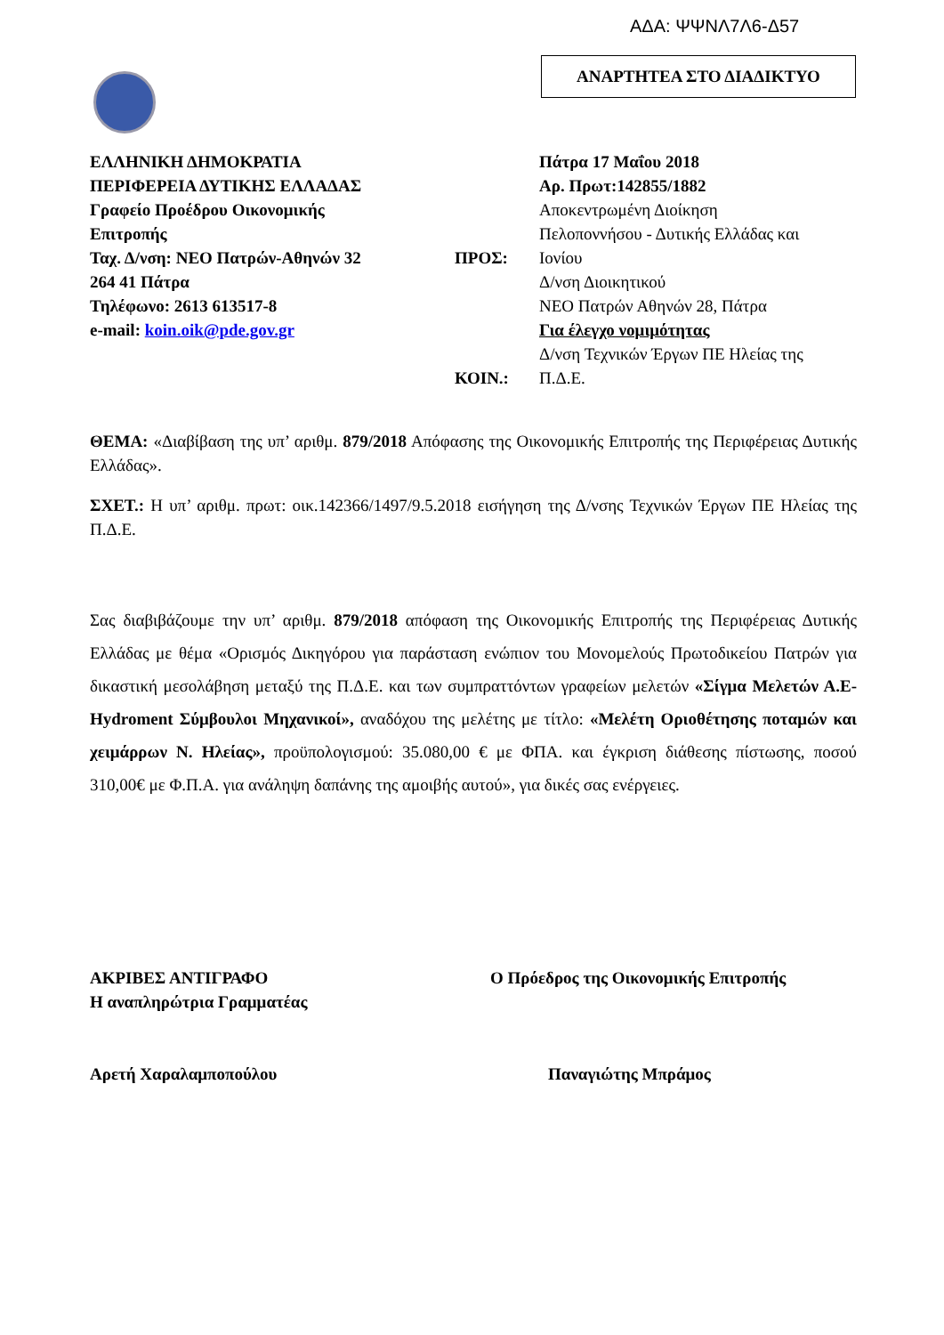ΑΔΑ: ΨΨΝΛ7Λ6-Δ57
ΑΝΑΡΤΗΤΕΑ ΣΤΟ ΔΙΑΔΙΚΤΥΟ
ΕΛΛΗΝΙΚΗ ΔΗΜΟΚΡΑΤΙΑ
ΠΕΡΙΦΕΡΕΙΑ ΔΥΤΙΚΗΣ ΕΛΛΑΔΑΣ
Γραφείο Προέδρου Οικονομικής
Επιτροπής
Ταχ. Δ/νση: ΝΕΟ Πατρών-Αθηνών 32
264 41 Πάτρα
Τηλέφωνο: 2613 613517-8
e-mail: koin.oik@pde.gov.gr
ΠΡΟΣ:
ΚΟΙΝ.:
Πάτρα 17 Μαΐου 2018
Αρ. Πρωτ:142855/1882
Αποκεντρωμένη Διοίκηση
Πελοποννήσου - Δυτικής Ελλάδας και
Ιονίου
Δ/νση Διοικητικού
ΝΕΟ Πατρών Αθηνών 28, Πάτρα
Για έλεγχο νομιμότητας
Δ/νση Τεχνικών Έργων ΠΕ Ηλείας της
Π.Δ.Ε.
ΘΕΜΑ: «Διαβίβαση της υπ’ αριθμ. 879/2018 Απόφασης της Οικονομικής Επιτροπής της Περιφέρειας Δυτικής Ελλάδας».
ΣΧΕΤ.: Η υπ’ αριθμ. πρωτ: οικ.142366/1497/9.5.2018 εισήγηση της Δ/νσης Τεχνικών Έργων ΠΕ Ηλείας της Π.Δ.Ε.
Σας διαβιβάζουμε την υπ’ αριθμ. 879/2018 απόφαση της Οικονομικής Επιτροπής της Περιφέρειας Δυτικής Ελλάδας με θέμα «Ορισμός Δικηγόρου για παράσταση ενώπιον του Μονομελούς Πρωτοδικείου Πατρών για δικαστική μεσολάβηση μεταξύ της Π.Δ.Ε. και των συμπραττόντων γραφείων μελετών «Σίγμα Μελετών Α.Ε- Hydroment Σύμβουλοι Μηχανικοί», αναδόχου της μελέτης με τίτλο: «Μελέτη Οριοθέτησης ποταμών και χειμάρρων Ν. Ηλείας», προϋπολογισμού: 35.080,00 € με ΦΠΑ. και έγκριση διάθεσης πίστωσης, ποσού 310,00€ με Φ.Π.Α. για ανάληψη δαπάνης της αμοιβής αυτού», για δικές σας ενέργειες.
ΑΚΡΙΒΕΣ ΑΝΤΙΓΡΑΦΟ
Η αναπληρώτρια Γραμματέας
Αρετή Χαραλαμποπούλου
Ο Πρόεδρος της Οικονομικής Επιτροπής
Παναγιώτης Μπράμος